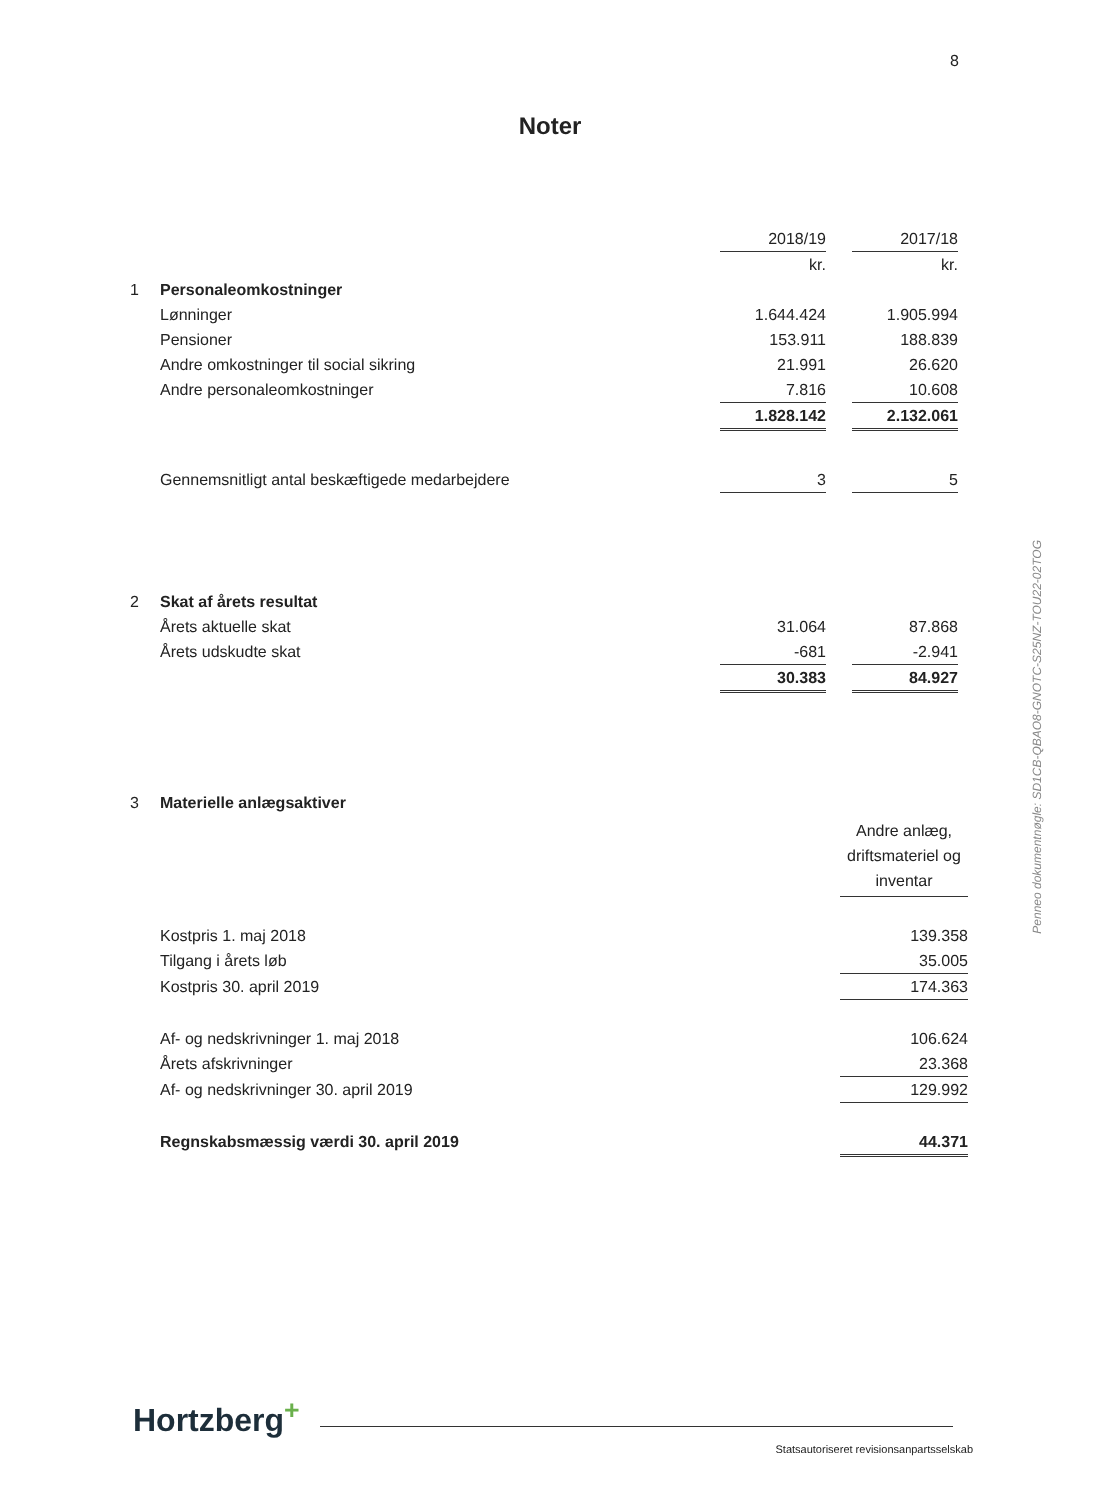8
Noter
Penneo dokumentnøgle: SD1CB-QBAO8-GNOTC-S25NZ-TOU22-02TOG
| | | 2018/19 | | 2017/18 |
| | | kr. | | kr. |
| 1 | Personaleomkostninger | | | |
| | Lønninger | 1.644.424 | | 1.905.994 |
| | Pensioner | 153.911 | | 188.839 |
| | Andre omkostninger til social sikring | 21.991 | | 26.620 |
| | Andre personaleomkostninger | 7.816 | | 10.608 |
| | | 1.828.142 | | 2.132.061 |
| | Gennemsnitligt antal beskæftigede medarbejdere | 3 | | 5 |
| 2 | Skat af årets resultat | | | |
| | Årets aktuelle skat | 31.064 | | 87.868 |
| | Årets udskudte skat | -681 | | -2.941 |
| | | 30.383 | | 84.927 |
| 3 | Materielle anlægsaktiver | |
| | | Andre anlæg, driftsmateriel og inventar |
| | Kostpris 1. maj 2018 | 139.358 |
| | Tilgang i årets løb | 35.005 |
| | Kostpris 30. april 2019 | 174.363 |
| | Af- og nedskrivninger 1. maj 2018 | 106.624 |
| | Årets afskrivninger | 23.368 |
| | Af- og nedskrivninger 30. april 2019 | 129.992 |
| | Regnskabsmæssig værdi 30. april 2019 | 44.371 |
Hortzberg<sup>+</sup>
Statsautoriseret revisionsanpartsselskab